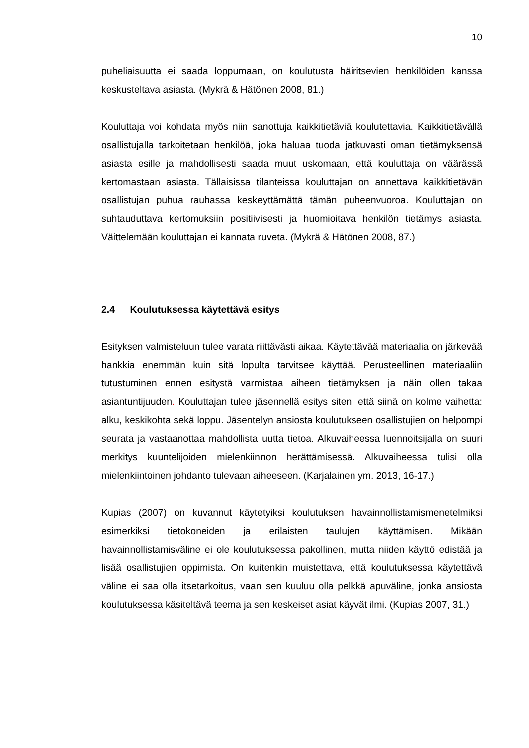10
puheliaisuutta ei saada loppumaan, on koulutusta häiritsevien henkilöiden kanssa keskusteltava asiasta. (Mykrä & Hätönen 2008, 81.)
Kouluttaja voi kohdata myös niin sanottuja kaikkitietäviä koulutettavia. Kaikkitietävällä osallistujalla tarkoitetaan henkilöä, joka haluaa tuoda jatkuvasti oman tietämyksensä asiasta esille ja mahdollisesti saada muut uskomaan, että kouluttaja on väärässä kertomastaan asiasta. Tällaisissa tilanteissa kouluttajan on annettava kaikkitietävän osallistujan puhua rauhassa keskeyttämättä tämän puheenvuoroa. Kouluttajan on suhtauduttava kertomuksiin positiivisesti ja huomioitava henkilön tietämys asiasta. Väittelemään kouluttajan ei kannata ruveta. (Mykrä & Hätönen 2008, 87.)
2.4 Koulutuksessa käytettävä esitys
Esityksen valmisteluun tulee varata riittävästi aikaa. Käytettävää materiaalia on järkevää hankkia enemmän kuin sitä lopulta tarvitsee käyttää. Perusteellinen materiaaliin tutustuminen ennen esitystä varmistaa aiheen tietämyksen ja näin ollen takaa asiantuntijuuden. Kouluttajan tulee jäsennellä esitys siten, että siinä on kolme vaihetta: alku, keskikohta sekä loppu. Jäsentelyn ansiosta koulutukseen osallistujien on helpompi seurata ja vastaanottaa mahdollista uutta tietoa. Alkuvaiheessa luennoitsijalla on suuri merkitys kuuntelijoiden mielenkiinnon herättämisessä. Alkuvaiheessa tulisi olla mielenkiintoinen johdanto tulevaan aiheeseen. (Karjalainen ym. 2013, 16-17.)
Kupias (2007) on kuvannut käytetyiksi koulutuksen havainnollistamismenetelmiksi esimerkiksi tietokoneiden ja erilaisten taulujen käyttämisen. Mikään havainnollistamisväline ei ole koulutuksessa pakollinen, mutta niiden käyttö edistää ja lisää osallistujien oppimista. On kuitenkin muistettava, että koulutuksessa käytettävä väline ei saa olla itsetarkoitus, vaan sen kuuluu olla pelkkä apuväline, jonka ansiosta koulutuksessa käsiteltävä teema ja sen keskeiset asiat käyvät ilmi. (Kupias 2007, 31.)